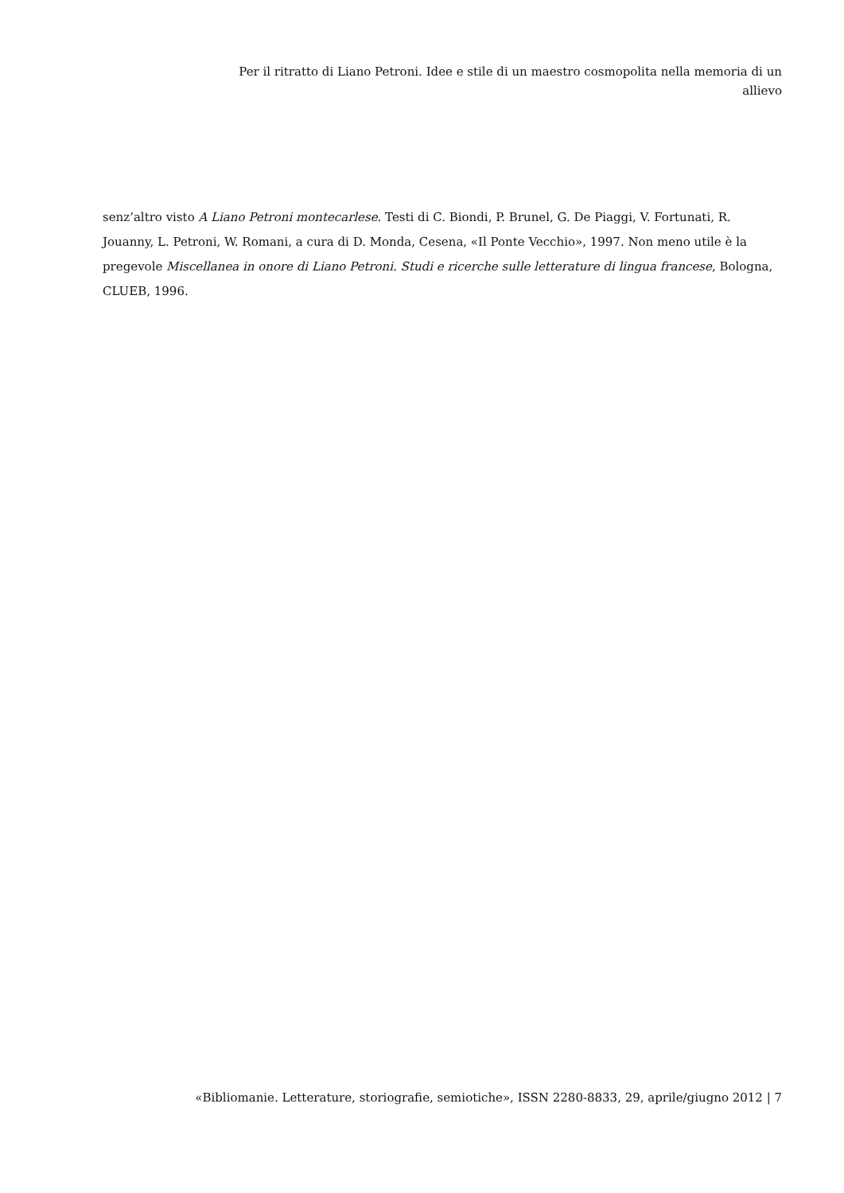Per il ritratto di Liano Petroni. Idee e stile di un maestro cosmopolita nella memoria di un allievo
senz’altro visto A Liano Petroni montecarlese. Testi di C. Biondi, P. Brunel, G. De Piaggi, V. Fortunati, R. Jouanny, L. Petroni, W. Romani, a cura di D. Monda, Cesena, «Il Ponte Vecchio», 1997. Non meno utile è la pregevole Miscellanea in onore di Liano Petroni. Studi e ricerche sulle letterature di lingua francese, Bologna, CLUEB, 1996.
«Bibliomanie. Letterature, storiografie, semiotiche», ISSN 2280-8833, 29, aprile/giugno 2012 | 7